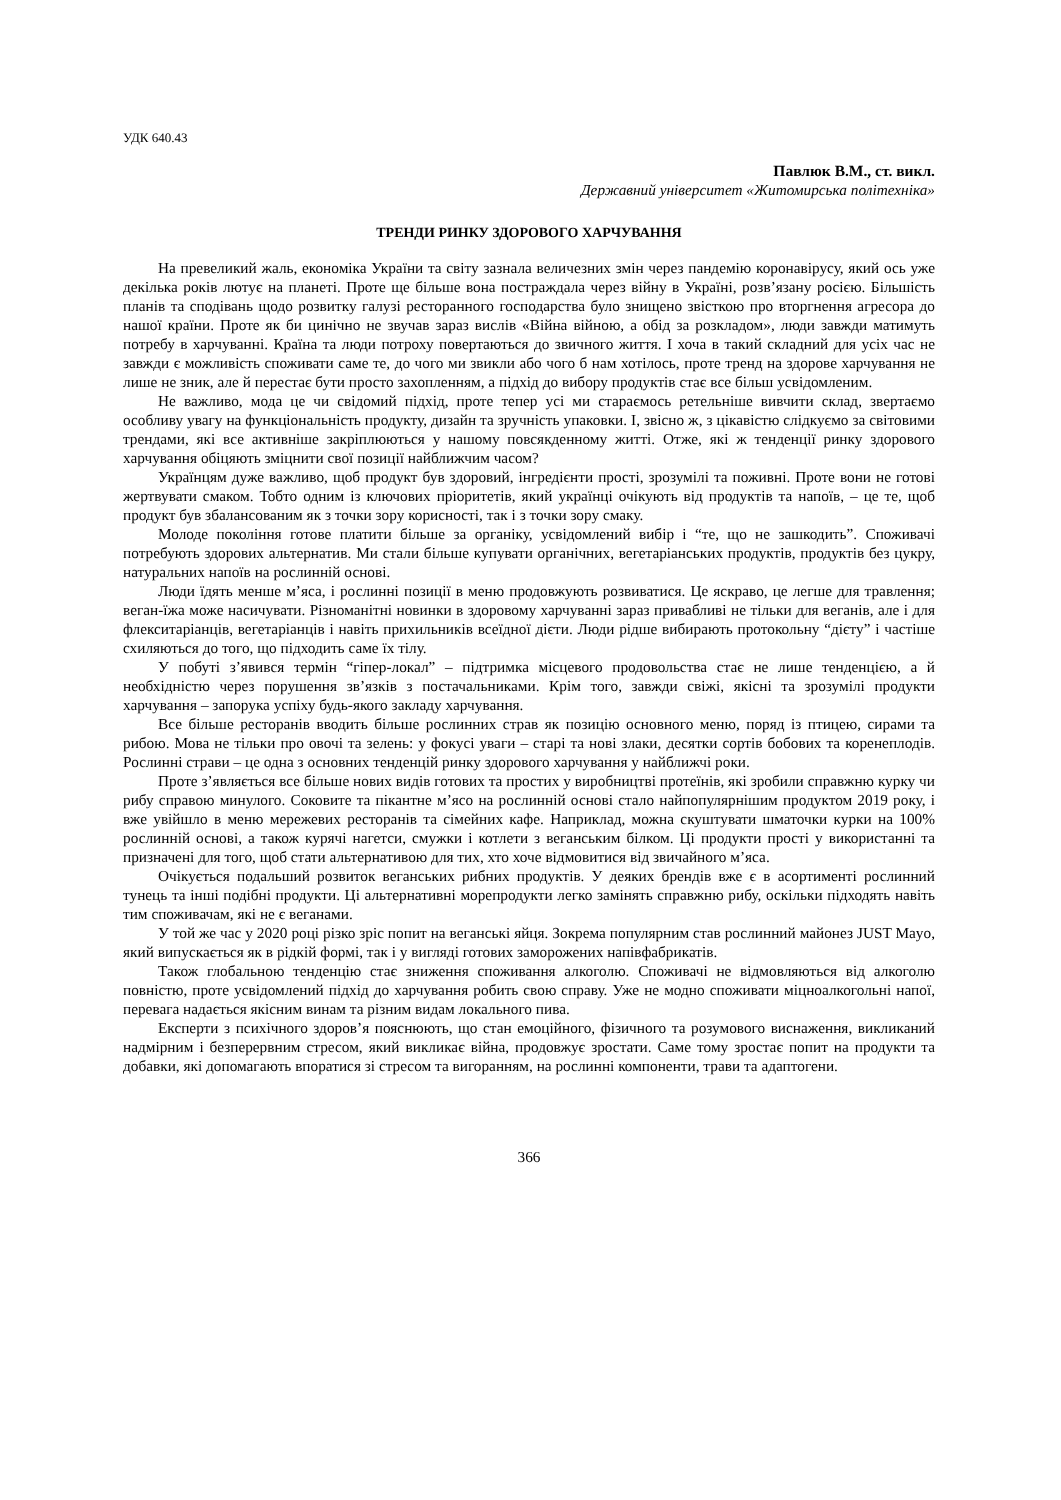УДК 640.43
Павлюк В.М., ст. викл.
Державний університет «Житомирська політехніка»
ТРЕНДИ РИНКУ ЗДОРОВОГО ХАРЧУВАННЯ
На превеликий жаль, економіка України та світу зазнала величезних змін через пандемію коронавірусу, який ось уже декілька років лютує на планеті. Проте ще більше вона постраждала через війну в Україні, розв’язану росією. Більшість планів та сподівань щодо розвитку галузі ресторанного господарства було знищено звісткою про вторгнення агресора до нашої країни. Проте як би цинічно не звучав зараз вислів «Війна війною, а обід за розкладом», люди завжди матимуть потребу в харчуванні. Країна та люди потроху повертаються до звичного життя. І хоча в такий складний для усіх час не завжди є можливість споживати саме те, до чого ми звикли або чого б нам хотілось, проте тренд на здорове харчування не лише не зник, але й перестає бути просто захопленням, а підхід до вибору продуктів стає все більш усвідомленим.
Не важливо, мода це чи свідомий підхід, проте тепер усі ми стараємось ретельніше вивчити склад, звертаємо особливу увагу на функціональність продукту, дизайн та зручність упаковки. І, звісно ж, з цікавістю слідкуємо за світовими трендами, які все активніше закріплюються у нашому повсякденному житті. Отже, які ж тенденції ринку здорового харчування обіцяють зміцнити свої позиції найближчим часом?
Українцям дуже важливо, щоб продукт був здоровий, інгредієнти прості, зрозумілі та поживні. Проте вони не готові жертвувати смаком. Тобто одним із ключових пріоритетів, який українці очікують від продуктів та напоїв, – це те, щоб продукт був збалансованим як з точки зору корисності, так і з точки зору смаку.
Молоде покоління готове платити більше за органіку, усвідомлений вибір і “те, що не зашкодить”. Споживачі потребують здорових альтернатив. Ми стали більше купувати органічних, вегетаріанських продуктів, продуктів без цукру, натуральних напоїв на рослинній основі.
Люди їдять менше м’яса, і рослинні позиції в меню продовжують розвиватися. Це яскраво, це легше для травлення; веган-їжа може насичувати. Різноманітні новинки в здоровому харчуванні зараз привабливі не тільки для веганів, але і для флекситаріанців, вегетаріанців і навіть прихильників всеїдної дієти. Люди рідше вибирають протокольну “дієту” і частіше схиляються до того, що підходить саме їх тілу.
У побуті з’явився термін “гіпер-локал” – підтримка місцевого продовольства стає не лише тенденцією, а й необхідністю через порушення зв’язків з постачальниками. Крім того, завжди свіжі, якісні та зрозумілі продукти харчування – запорука успіху будь-якого закладу харчування.
Все більше ресторанів вводить більше рослинних страв як позицію основного меню, поряд із птицею, сирами та рибою. Мова не тільки про овочі та зелень: у фокусі уваги – старі та нові злаки, десятки сортів бобових та коренеплодів. Рослинні страви – це одна з основних тенденцій ринку здорового харчування у найближчі роки.
Проте з’являється все більше нових видів готових та простих у виробництві протеїнів, які зробили справжню курку чи рибу справою минулого. Соковите та пікантне м’ясо на рослинній основі стало найпопулярнішим продуктом 2019 року, і вже увійшло в меню мережевих ресторанів та сімейних кафе. Наприклад, можна скуштувати шматочки курки на 100% рослинній основі, а також курячі нагетси, смужки і котлети з веганським білком. Ці продукти прості у використанні та призначені для того, щоб стати альтернативою для тих, хто хоче відмовитися від звичайного м’яса.
Очікується подальший розвиток веганських рибних продуктів. У деяких брендів вже є в асортименті рослинний тунець та інші подібні продукти. Ці альтернативні морепродукти легко замінять справжню рибу, оскільки підходять навіть тим споживачам, які не є веганами.
У той же час у 2020 році різко зріс попит на веганські яйця. Зокрема популярним став рослинний майонез JUST Mayo, який випускається як в рідкій формі, так і у вигляді готових заморожених напівфабрикатів.
Також глобальною тенденцію стає зниження споживання алкоголю. Споживачі не відмовляються від алкоголю повністю, проте усвідомлений підхід до харчування робить свою справу. Уже не модно споживати міцноалкогольні напої, перевага надається якісним винам та різним видам локального пива.
Експерти з психічного здоров’я пояснюють, що стан емоційного, фізичного та розумового виснаження, викликаний надмірним і безперервним стресом, який викликає війна, продовжує зростати. Саме тому зростає попит на продукти та добавки, які допомагають впоратися зі стресом та вигоранням, на рослинні компоненти, трави та адаптогени.
366